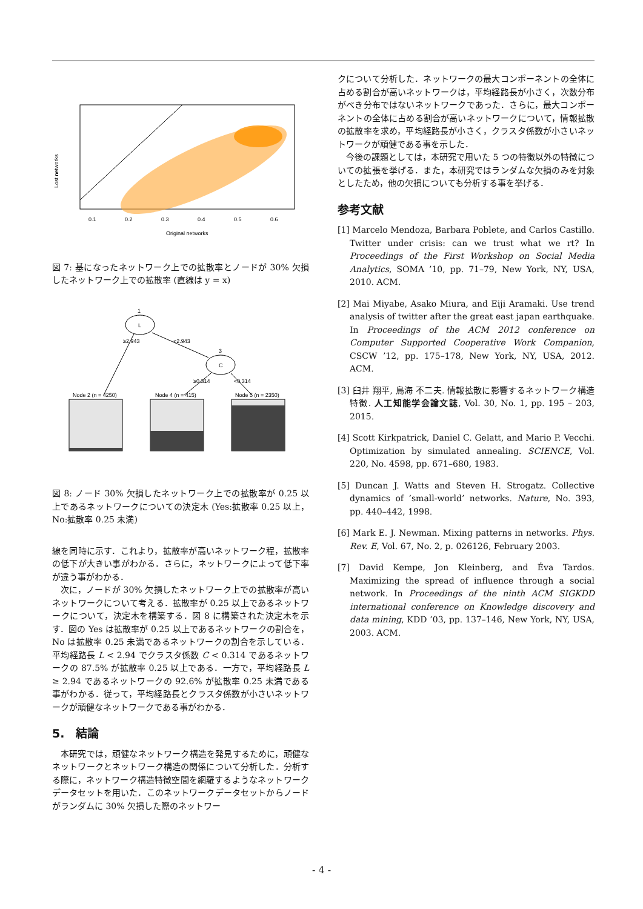0.1
0.2
0.3
0.4
0.5
0.6
Original networks
Lost networks
図 7: 基になったネットワーク上での拡散率とノードが 30% 欠損したネットワーク上での拡散率 (直線は y = x)
L
1
C
3
≥2.943
<2.943
≥0.314
<0.314
Node 2 (n = 4250)
Node 4 (n = 415)
Node 5 (n = 2350)
図 8: ノード 30% 欠損したネットワーク上での拡散率が 0.25 以上であるネットワークについての決定木 (Yes:拡散率 0.25 以上，No:拡散率 0.25 未満)
線を同時に示す．これより，拡散率が高いネットワーク程，拡散率の低下が大きい事がわかる．さらに，ネットワークによって低下率が違う事がわかる．
次に，ノードが 30% 欠損したネットワーク上での拡散率が高いネットワークについて考える．拡散率が 0.25 以上であるネットワークについて，決定木を構築する．図 8 に構築された決定木を示す．図の Yes は拡散率が 0.25 以上であるネットワークの割合を，No は拡散率 0.25 未満であるネットワークの割合を示している．平均経路長 L < 2.94 でクラスタ係数 C < 0.314 であるネットワークの 87.5% が拡散率 0.25 以上である．一方で，平均経路長 L ≥ 2.94 であるネットワークの 92.6% が拡散率 0.25 未満である事がわかる．従って，平均経路長とクラスタ係数が小さいネットワークが頑健なネットワークである事がわかる．
5.　結論
本研究では，頑健なネットワーク構造を発見するために，頑健なネットワークとネットワーク構造の関係について分析した．分析する際に，ネットワーク構造特徴空間を網羅するようなネットワークデータセットを用いた．このネットワークデータセットからノードがランダムに 30% 欠損した際のネットワー
クについて分析した．ネットワークの最大コンポーネントの全体に占める割合が高いネットワークは，平均経路長が小さく，次数分布がべき分布ではないネットワークであった．さらに，最大コンポーネントの全体に占める割合が高いネットワークについて，情報拡散の拡散率を求め，平均経路長が小さく，クラスタ係数が小さいネットワークが頑健である事を示した．
今後の課題としては，本研究で用いた 5 つの特徴以外の特徴についての拡張を挙げる．また，本研究ではランダムな欠損のみを対象としたため，他の欠損についても分析する事を挙げる．
参考文献
[1] Marcelo Mendoza, Barbara Poblete, and Carlos Castillo. Twitter under crisis: can we trust what we rt? In Proceedings of the First Workshop on Social Media Analytics, SOMA ’10, pp. 71–79, New York, NY, USA, 2010. ACM.
[2] Mai Miyabe, Asako Miura, and Eiji Aramaki. Use trend analysis of twitter after the great east japan earthquake. In Proceedings of the ACM 2012 conference on Computer Supported Cooperative Work Companion, CSCW ’12, pp. 175–178, New York, NY, USA, 2012. ACM.
[3] 臼井 翔平, 鳥海 不二夫. 情報拡散に影響するネットワーク構造特徴. 人工知能学会論文誌, Vol. 30, No. 1, pp. 195 – 203, 2015.
[4] Scott Kirkpatrick, Daniel C. Gelatt, and Mario P. Vecchi. Optimization by simulated annealing. SCIENCE, Vol. 220, No. 4598, pp. 671–680, 1983.
[5] Duncan J. Watts and Steven H. Strogatz. Collective dynamics of ’small-world’ networks. Nature, No. 393, pp. 440–442, 1998.
[6] Mark E. J. Newman. Mixing patterns in networks. Phys. Rev. E, Vol. 67, No. 2, p. 026126, February 2003.
[7] David Kempe, Jon Kleinberg, and Éva Tardos. Maximizing the spread of influence through a social network. In Proceedings of the ninth ACM SIGKDD international conference on Knowledge discovery and data mining, KDD ’03, pp. 137–146, New York, NY, USA, 2003. ACM.
- 4 -